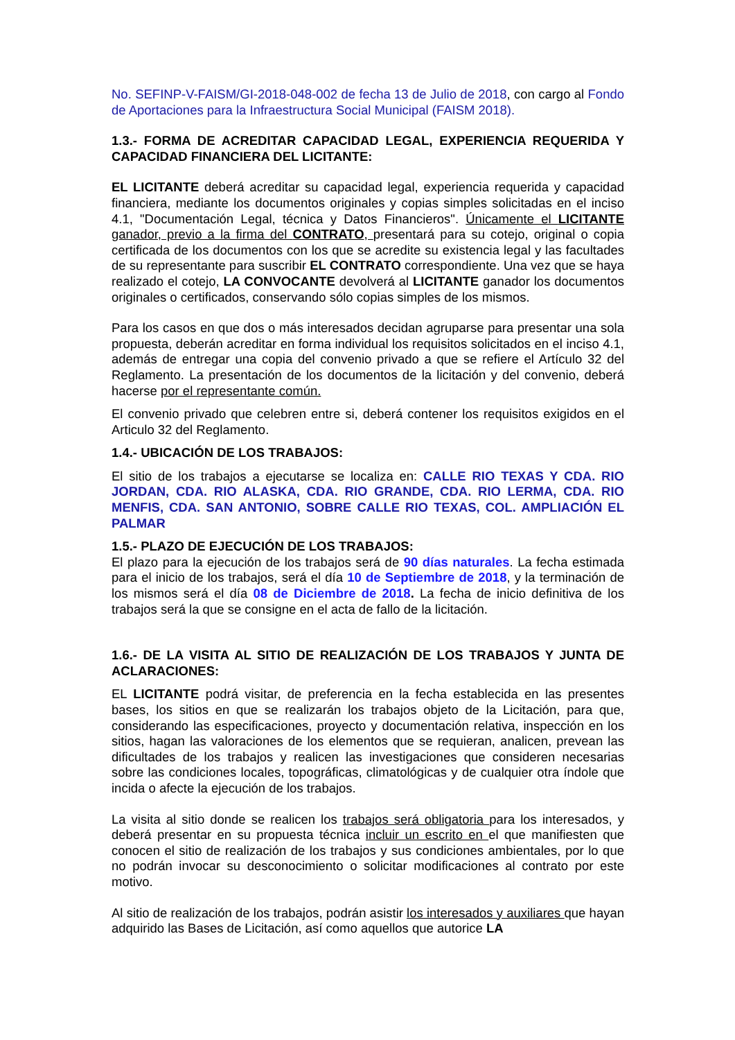No. SEFINP-V-FAISM/GI-2018-048-002 de fecha 13 de Julio de 2018, con cargo al Fondo de Aportaciones para la Infraestructura Social Municipal (FAISM 2018).
1.3.- FORMA DE ACREDITAR CAPACIDAD LEGAL, EXPERIENCIA REQUERIDA Y CAPACIDAD FINANCIERA DEL LICITANTE:
EL LICITANTE deberá acreditar su capacidad legal, experiencia requerida y capacidad financiera, mediante los documentos originales y copias simples solicitadas en el inciso 4.1, "Documentación Legal, técnica y Datos Financieros". Únicamente el LICITANTE ganador, previo a la firma del CONTRATO, presentará para su cotejo, original o copia certificada de los documentos con los que se acredite su existencia legal y las facultades de su representante para suscribir EL CONTRATO correspondiente. Una vez que se haya realizado el cotejo, LA CONVOCANTE devolverá al LICITANTE ganador los documentos originales o certificados, conservando sólo copias simples de los mismos.
Para los casos en que dos o más interesados decidan agruparse para presentar una sola propuesta, deberán acreditar en forma individual los requisitos solicitados en el inciso 4.1, además de entregar una copia del convenio privado a que se refiere el Artículo 32 del Reglamento. La presentación de los documentos de la licitación y del convenio, deberá hacerse por el representante común.
El convenio privado que celebren entre si, deberá contener los requisitos exigidos en el Articulo 32 del Reglamento.
1.4.- UBICACIÓN DE LOS TRABAJOS:
El sitio de los trabajos a ejecutarse se localiza en: CALLE RIO TEXAS Y CDA. RIO JORDAN, CDA. RIO ALASKA, CDA. RIO GRANDE, CDA. RIO LERMA, CDA. RIO MENFIS, CDA. SAN ANTONIO, SOBRE CALLE RIO TEXAS, COL. AMPLIACIÓN EL PALMAR
1.5.- PLAZO DE EJECUCIÓN DE LOS TRABAJOS:
El plazo para la ejecución de los trabajos será de 90 días naturales. La fecha estimada para el inicio de los trabajos, será el día 10 de Septiembre de 2018, y la terminación de los mismos será el día 08 de Diciembre de 2018. La fecha de inicio definitiva de los trabajos será la que se consigne en el acta de fallo de la licitación.
1.6.- DE LA VISITA AL SITIO DE REALIZACIÓN DE LOS TRABAJOS Y JUNTA DE ACLARACIONES:
EL LICITANTE podrá visitar, de preferencia en la fecha establecida en las presentes bases, los sitios en que se realizarán los trabajos objeto de la Licitación, para que, considerando las especificaciones, proyecto y documentación relativa, inspección en los sitios, hagan las valoraciones de los elementos que se requieran, analicen, prevean las dificultades de los trabajos y realicen las investigaciones que consideren necesarias sobre las condiciones locales, topográficas, climatológicas y de cualquier otra índole que incida o afecte la ejecución de los trabajos.
La visita al sitio donde se realicen los trabajos será obligatoria para los interesados, y deberá presentar en su propuesta técnica incluir un escrito en el que manifiesten que conocen el sitio de realización de los trabajos y sus condiciones ambientales, por lo que no podrán invocar su desconocimiento o solicitar modificaciones al contrato por este motivo.
Al sitio de realización de los trabajos, podrán asistir los interesados y auxiliares que hayan adquirido las Bases de Licitación, así como aquellos que autorice LA